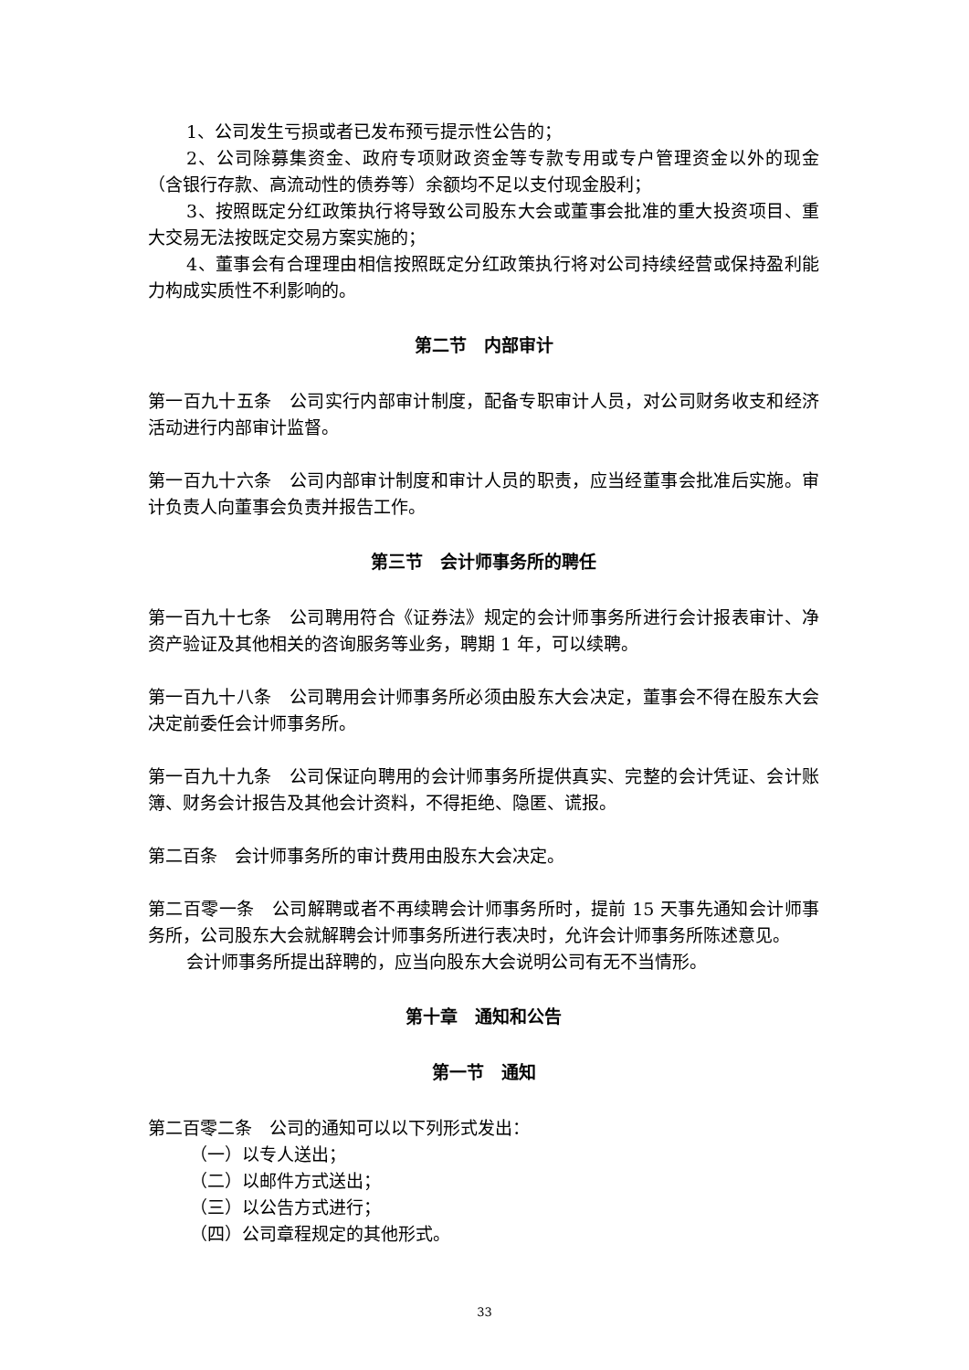1、公司发生亏损或者已发布预亏提示性公告的；
2、公司除募集资金、政府专项财政资金等专款专用或专户管理资金以外的现金（含银行存款、高流动性的债券等）余额均不足以支付现金股利；
3、按照既定分红政策执行将导致公司股东大会或董事会批准的重大投资项目、重大交易无法按既定交易方案实施的；
4、董事会有合理理由相信按照既定分红政策执行将对公司持续经营或保持盈利能力构成实质性不利影响的。
第二节　内部审计
第一百九十五条　公司实行内部审计制度，配备专职审计人员，对公司财务收支和经济活动进行内部审计监督。
第一百九十六条　公司内部审计制度和审计人员的职责，应当经董事会批准后实施。审计负责人向董事会负责并报告工作。
第三节　会计师事务所的聘任
第一百九十七条　公司聘用符合《证券法》规定的会计师事务所进行会计报表审计、净资产验证及其他相关的咨询服务等业务，聘期 1 年，可以续聘。
第一百九十八条　公司聘用会计师事务所必须由股东大会决定，董事会不得在股东大会决定前委任会计师事务所。
第一百九十九条　公司保证向聘用的会计师事务所提供真实、完整的会计凭证、会计账簿、财务会计报告及其他会计资料，不得拒绝、隐匿、谎报。
第二百条　会计师事务所的审计费用由股东大会决定。
第二百零一条　公司解聘或者不再续聘会计师事务所时，提前 15 天事先通知会计师事务所，公司股东大会就解聘会计师事务所进行表决时，允许会计师事务所陈述意见。
会计师事务所提出辞聘的，应当向股东大会说明公司有无不当情形。
第十章　通知和公告
第一节　通知
第二百零二条　公司的通知可以以下列形式发出：
（一）以专人送出；
（二）以邮件方式送出；
（三）以公告方式进行；
（四）公司章程规定的其他形式。
33